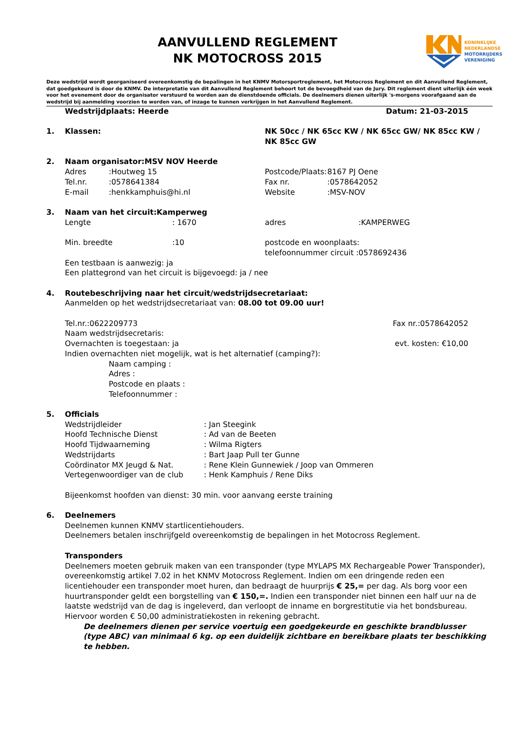KONINKLIJKE
NEDERLANDSE
MOTORRIJDERS
VERENIGING
AANVULLEND REGLEMENT
NK MOTOCROSS 2015
Deze wedstrijd wordt georganiseerd overeenkomstig de bepalingen in het KNMV Motorsportreglement, het Motocross Reglement en dit Aanvullend Reglement, dat goedgekeurd is door de KNMV. De interpretatie van dit Aanvullend Reglement behoort tot de bevoegdheid van de Jury. Dit reglement dient uiterlijk één week voor het evenement door de organisator verstuurd te worden aan de dienstdoende officials. De deelnemers dienen uiterlijk 's-morgens voorafgaand aan de wedstrijd bij aanmelding voorzien te worden van, of inzage te kunnen verkrijgen in het Aanvullend Reglement.
Wedstrijdplaats: Heerde Datum: 21-03-2015
1. Klassen: NK 50cc / NK 65cc KW / NK 65cc GW/ NK 85cc KW / NK 85cc GW
2. Naam organisator:MSV NOV Heerde
Adres:Houtweg 15 Postcode/Plaats: 8167 PJ Oene Tel.nr.:0578641384 Fax nr.:0578642052 E-mail:henkkamphuis@hi.nl Website:MSV-NOV
3. Naam van het circuit:Kamperweg
Lengte: 1670 adres:KAMPERWEG Min. breedte:10 postcode en woonplaats: telefoonnummer circuit :0578692436
Een testbaan is aanwezig: ja
Een plattegrond van het circuit is bijgevoegd: ja / nee
4. Routebeschrijving naar het circuit/wedstrijdsecretariaat:
Aanmelden op het wedstrijdsecretariaat van: 08.00 tot 09.00 uur!
Tel.nr.:0622209773 Fax nr.:0578642052
Naam wedstrijdsecretaris:
Overnachten is toegestaan: ja evt. kosten: €10,00
Indien overnachten niet mogelijk, wat is het alternatief (camping?):
Naam camping : Adres : Postcode en plaats : Telefoonnummer :
5. Officials
Wedstrijdleider: Jan Steegink Hoofd Technische Dienst: Ad van de Beeten Hoofd Tijdwaarneming: Wilma Rigters Wedstrijdarts: Bart Jaap Pull ter Gunne Coördinator MX Jeugd & Nat.: Rene Klein Gunnewiek / Joop van Ommeren Vertegenwoordiger van de club: Henk Kamphuis / Rene Diks
Bijeenkomst hoofden van dienst: 30 min. voor aanvang eerste training
6. Deelnemers
Deelnemen kunnen KNMV startlicentiehouders.
Deelnemers betalen inschrijfgeld overeenkomstig de bepalingen in het Motocross Reglement.
Transponders
Deelnemers moeten gebruik maken van een transponder (type MYLAPS MX Rechargeable Power Transponder), overeenkomstig artikel 7.02 in het KNMV Motocross Reglement. Indien om een dringende reden een licentiehouder een transponder moet huren, dan bedraagt de huurprijs € 25,= per dag. Als borg voor een huurtransponder geldt een borgstelling van € 150,=. Indien een transponder niet binnen een half uur na de laatste wedstrijd van de dag is ingeleverd, dan verloopt de inname en borgrestitutie via het bondsbureau. Hiervoor worden € 50,00 administratiekosten in rekening gebracht.
De deelnemers dienen per service voertuig een goedgekeurde en geschikte brandblusser (type ABC) van minimaal 6 kg. op een duidelijk zichtbare en bereikbare plaats ter beschikking te hebben.